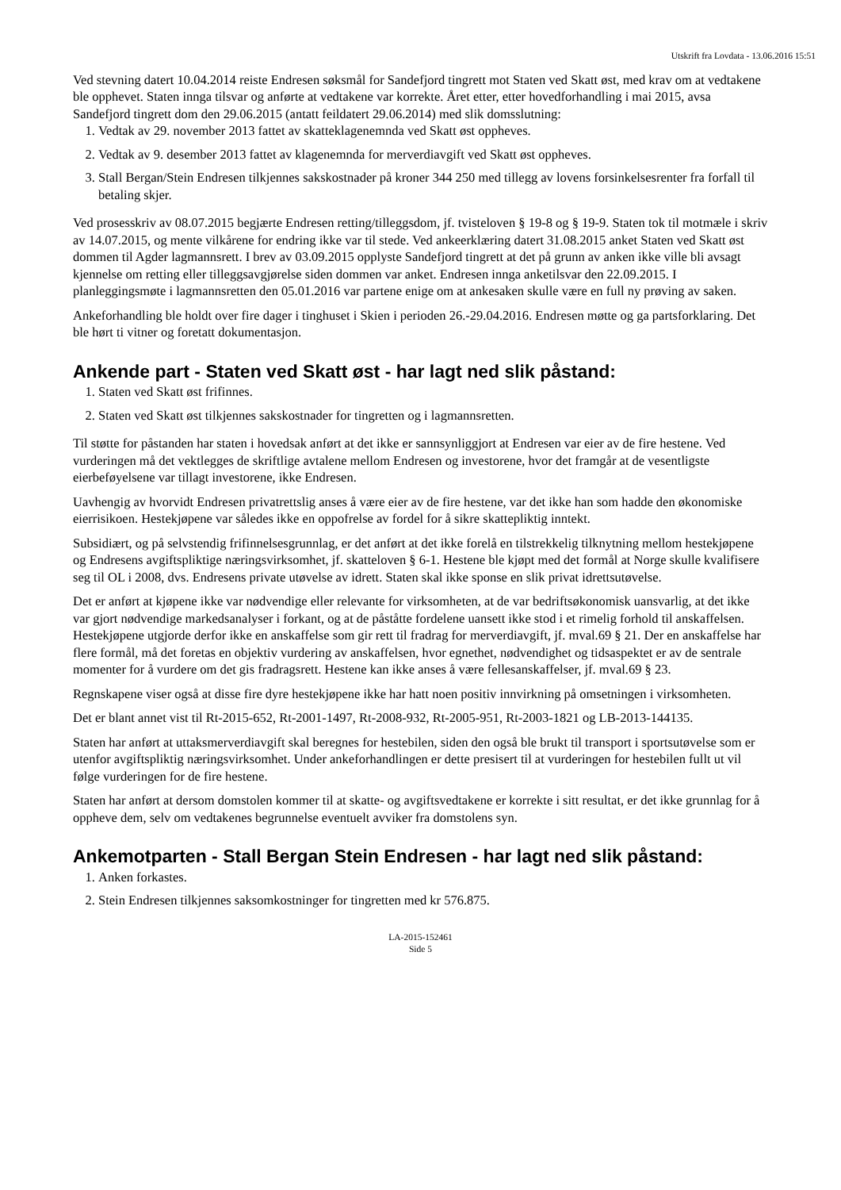Utskrift fra Lovdata - 13.06.2016 15:51
Ved stevning datert 10.04.2014 reiste Endresen søksmål for Sandefjord tingrett mot Staten ved Skatt øst, med krav om at vedtakene ble opphevet. Staten innga tilsvar og anførte at vedtakene var korrekte. Året etter, etter hovedforhandling i mai 2015, avsa Sandefjord tingrett dom den 29.06.2015 (antatt feildatert 29.06.2014) med slik domsslutning:
1. Vedtak av 29. november 2013 fattet av skatteklagenemnda ved Skatt øst oppheves.
2. Vedtak av 9. desember 2013 fattet av klagenemnda for merverdiavgift ved Skatt øst oppheves.
3. Stall Bergan/Stein Endresen tilkjennes sakskostnader på kroner 344 250 med tillegg av lovens forsinkelsesrenter fra forfall til betaling skjer.
Ved prosesskriv av 08.07.2015 begjærte Endresen retting/tilleggsdom, jf. tvisteloven § 19-8 og § 19-9. Staten tok til motmæle i skriv av 14.07.2015, og mente vilkårene for endring ikke var til stede. Ved ankeerklæring datert 31.08.2015 anket Staten ved Skatt øst dommen til Agder lagmannsrett. I brev av 03.09.2015 opplyste Sandefjord tingrett at det på grunn av anken ikke ville bli avsagt kjennelse om retting eller tilleggsavgjørelse siden dommen var anket. Endresen innga anketilsvar den 22.09.2015. I planleggingsmøte i lagmannsretten den 05.01.2016 var partene enige om at ankesaken skulle være en full ny prøving av saken.
Ankeforhandling ble holdt over fire dager i tinghuset i Skien i perioden 26.-29.04.2016. Endresen møtte og ga partsforklaring. Det ble hørt ti vitner og foretatt dokumentasjon.
Ankende part - Staten ved Skatt øst - har lagt ned slik påstand:
1. Staten ved Skatt øst frifinnes.
2. Staten ved Skatt øst tilkjennes sakskostnader for tingretten og i lagmannsretten.
Til støtte for påstanden har staten i hovedsak anført at det ikke er sannsynliggjort at Endresen var eier av de fire hestene. Ved vurderingen må det vektlegges de skriftlige avtalene mellom Endresen og investorene, hvor det framgår at de vesentligste eierbeføyelsene var tillagt investorene, ikke Endresen.
Uavhengig av hvorvidt Endresen privatrettslig anses å være eier av de fire hestene, var det ikke han som hadde den økonomiske eierrisikoen. Hestekjøpene var således ikke en oppofrelse av fordel for å sikre skattepliktig inntekt.
Subsidiært, og på selvstendig frifinnelsesgrunnlag, er det anført at det ikke forelå en tilstrekkelig tilknytning mellom hestekjøpene og Endresens avgiftspliktige næringsvirksomhet, jf. skatteloven § 6-1. Hestene ble kjøpt med det formål at Norge skulle kvalifisere seg til OL i 2008, dvs. Endresens private utøvelse av idrett. Staten skal ikke sponse en slik privat idrettsutøvelse.
Det er anført at kjøpene ikke var nødvendige eller relevante for virksomheten, at de var bedriftsøkonomisk uansvarlig, at det ikke var gjort nødvendige markedsanalyser i forkant, og at de påståtte fordelene uansett ikke stod i et rimelig forhold til anskaffelsen. Hestekjøpene utgjorde derfor ikke en anskaffelse som gir rett til fradrag for merverdiavgift, jf. mval.69 § 21. Der en anskaffelse har flere formål, må det foretas en objektiv vurdering av anskaffelsen, hvor egnethet, nødvendighet og tidsaspektet er av de sentrale momenter for å vurdere om det gis fradragsrett. Hestene kan ikke anses å være fellesanskaffelser, jf. mval.69 § 23.
Regnskapene viser også at disse fire dyre hestekjøpene ikke har hatt noen positiv innvirkning på omsetningen i virksomheten.
Det er blant annet vist til Rt-2015-652, Rt-2001-1497, Rt-2008-932, Rt-2005-951, Rt-2003-1821 og LB-2013-144135.
Staten har anført at uttaksmerverdiavgift skal beregnes for hestebilen, siden den også ble brukt til transport i sportsutøvelse som er utenfor avgiftspliktig næringsvirksomhet. Under ankeforhandlingen er dette presisert til at vurderingen for hestebilen fullt ut vil følge vurderingen for de fire hestene.
Staten har anført at dersom domstolen kommer til at skatte- og avgiftsvedtakene er korrekte i sitt resultat, er det ikke grunnlag for å oppheve dem, selv om vedtakenes begrunnelse eventuelt avviker fra domstolens syn.
Ankemotparten - Stall Bergan Stein Endresen - har lagt ned slik påstand:
1. Anken forkastes.
2. Stein Endresen tilkjennes saksomkostninger for tingretten med kr 576.875.
LA-2015-152461
Side 5